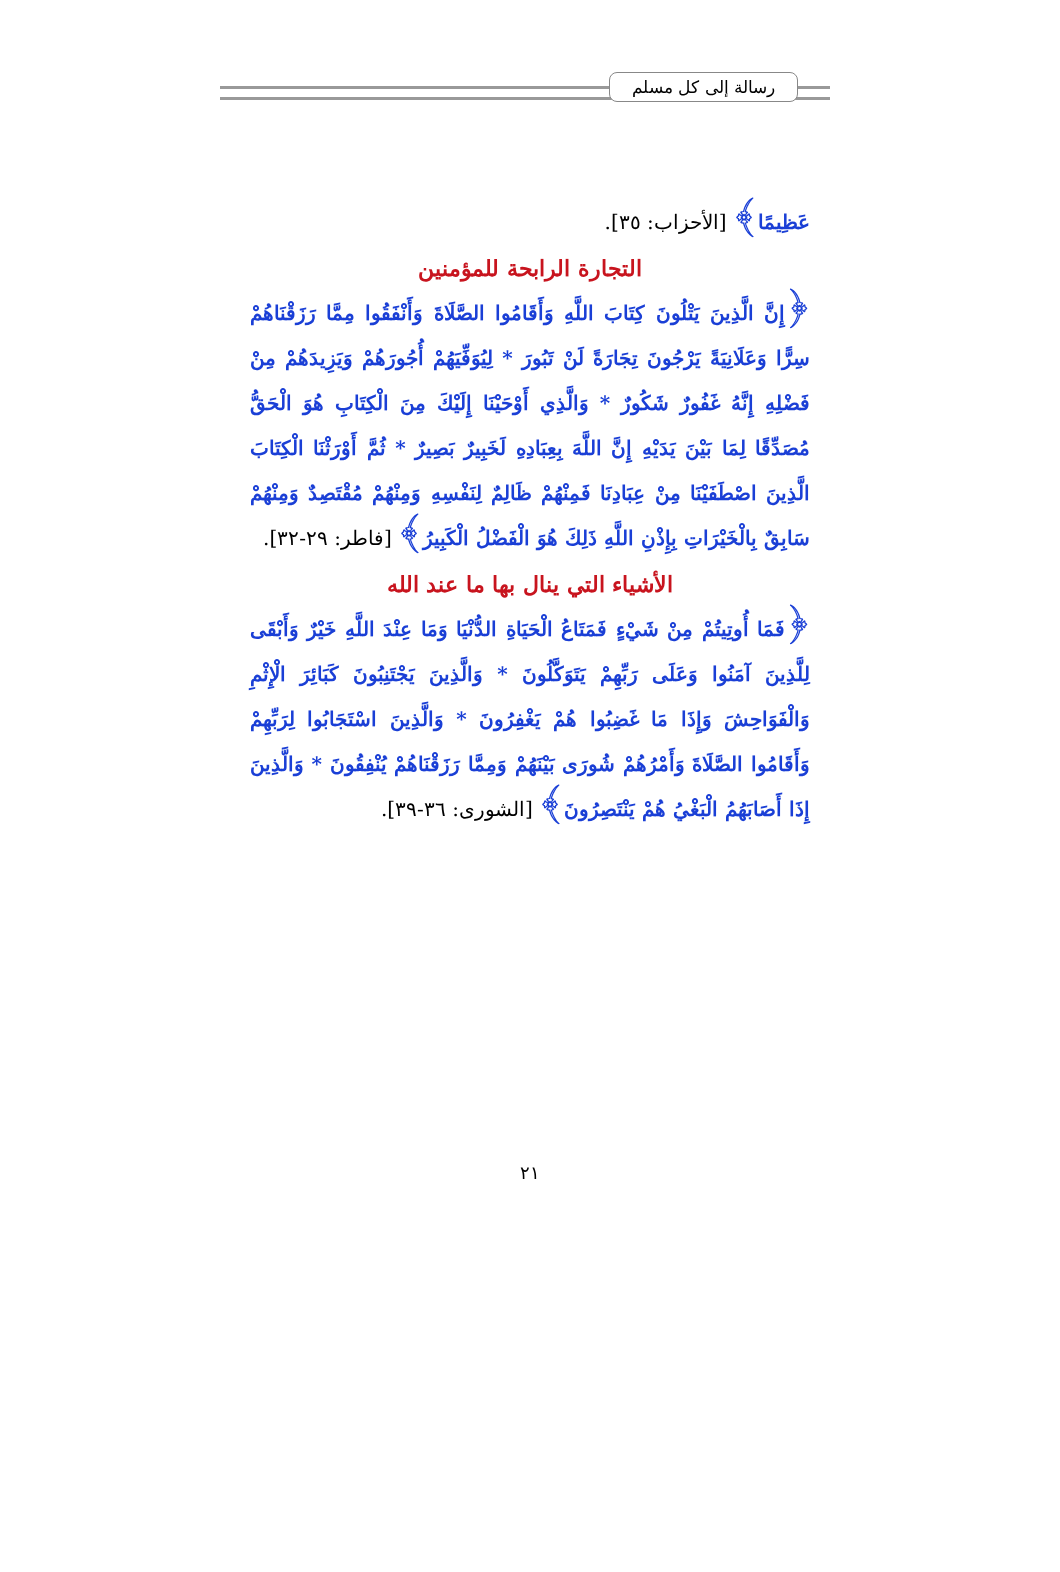رسالة إلى كل مسلم
عَظِيمًا﴾ [الأحزاب: ٣٥].
التجارة الرابحة للمؤمنين
﴿إِنَّ الَّذِينَ يَتْلُونَ كِتَابَ اللَّهِ وَأَقَامُوا الصَّلَاةَ وَأَنْفَقُوا مِمَّا رَزَقْنَاهُمْ سِرًّا وَعَلَانِيَةً يَرْجُونَ تِجَارَةً لَنْ تَبُورَ * لِيُوَفِّيَهُمْ أُجُورَهُمْ وَيَزِيدَهُمْ مِنْ فَضْلِهِ إِنَّهُ غَفُورٌ شَكُورٌ * وَالَّذِي أَوْحَيْنَا إِلَيْكَ مِنَ الْكِتَابِ هُوَ الْحَقُّ مُصَدِّقًا لِمَا بَيْنَ يَدَيْهِ إِنَّ اللَّهَ بِعِبَادِهِ لَخَبِيرٌ بَصِيرٌ * ثُمَّ أَوْرَثْنَا الْكِتَابَ الَّذِينَ اصْطَفَيْنَا مِنْ عِبَادِنَا فَمِنْهُمْ ظَالِمٌ لِنَفْسِهِ وَمِنْهُمْ مُقْتَصِدٌ وَمِنْهُمْ سَابِقٌ بِالْخَيْرَاتِ بِإِذْنِ اللَّهِ ذَلِكَ هُوَ الْفَضْلُ الْكَبِيرُ﴾ [فاطر: ٢٩-٣٢].
الأشياء التي ينال بها ما عند الله
﴿فَمَا أُوتِيتُمْ مِنْ شَيْءٍ فَمَتَاعُ الْحَيَاةِ الدُّنْيَا وَمَا عِنْدَ اللَّهِ خَيْرٌ وَأَبْقَى لِلَّذِينَ آمَنُوا وَعَلَى رَبِّهِمْ يَتَوَكَّلُونَ * وَالَّذِينَ يَجْتَنِبُونَ كَبَائِرَ الْإِثْمِ وَالْفَوَاحِشَ وَإِذَا مَا غَضِبُوا هُمْ يَغْفِرُونَ * وَالَّذِينَ اسْتَجَابُوا لِرَبِّهِمْ وَأَقَامُوا الصَّلَاةَ وَأَمْرُهُمْ شُورَى بَيْنَهُمْ وَمِمَّا رَزَقْنَاهُمْ يُنْفِقُونَ * وَالَّذِينَ إِذَا أَصَابَهُمُ الْبَغْيُ هُمْ يَنْتَصِرُونَ﴾ [الشورى: ٣٦-٣٩].
٢١